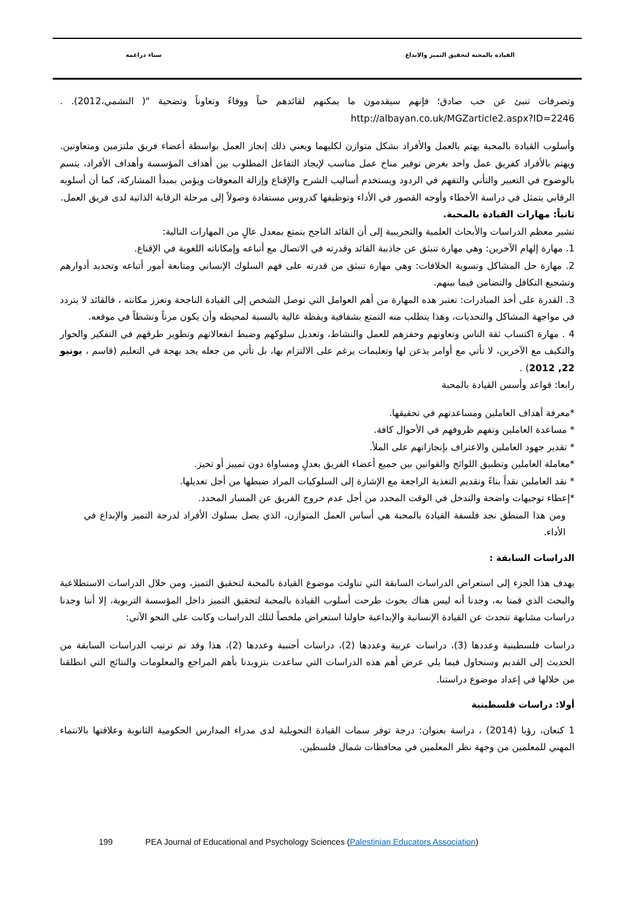القيادة بالمحبة لتحقيق التميز والابداع سناء دراغمة
وتصرفات تنبئ عن حب صادق؛ فإنهم سيقدمون ما يمكنهم لقائدهم حباً ووفاءً وتعاوناً وتضحية "( النشمي،2012). . http://albayan.co.uk/MGZarticle2.aspx?ID=2246
وأسلوب القيادة بالمحبة يهتم بالعمل والأفراد بشكل متوازن لكليهما ويعني ذلك إنجاز العمل بواسطة أعضاء فريق ملتزمين ومتعاونين. ويهتم بالأفراد كفريق عمل واحد بغرض توفير مناخ عمل مناسب لإيجاد التفاعل المطلوب بين أهداف المؤسسة وأهداف الأفراد، يتسم بالوضوح في التعبير والتأني والتفهم في الردود ويستخدم أساليب الشرح والإقناع وإزالة المعوقات ويؤمن بمبدأ المشاركة، كما أن أسلوبه الرقابي يتمثل في دراسة الأخطاء وأوجه القصور في الأداء وتوظيفها كدروس مستفادة وصولاً إلى مرحلة الرقابة الذاتية لدى فريق العمل.
ثانياً: مهارات القيادة بالمحبة.
تشير معظم الدراسات والأبحاث العلمية والتجريبية إلى أن القائد الناجح يتمتع بمعدل عالٍ من المهارات التالية:
1. مهارة إلهام الآخرين: وهي مهارة تنبثق عن جاذبية القائد وقدرته في الاتصال مع أتباعه وإمكاناته اللغوية في الإقناع.
2. مهارة حل المشاكل وتسوية الخلافات: وهي مهارة تنبثق من قدرته على فهم السلوك الإنساني ومتابعة أمور أتباعه وتحديد أدوارهم وتشجيع التكافل والتضامن فيما بينهم.
3. القدرة على أخذ المبادرات: تعتبر هذه المهارة من أهم العوامل التي توصل الشخص إلى القيادة الناجحة وتعزز مكانته ، فالقائد لا يتردد في مواجهة المشاكل والتحديات، وهذا يتطلب منه التمتع بشفافية ويقظة عالية بالنسبة لمحيطه وأن يكون مرناً ونشطاً في موقعه.
4 . مهارة اكتساب ثقة الناس وتعاونهم وحفزهم للعمل والنشاط، وتعديل سلوكهم وضبط انفعالاتهم وتطوير طرقهم في التفكير والحوار والتكيف مع الآخرين، لا تأتي مع أوامر يذعن لها وتعليمات يرغم على الالتزام بها، بل تأتي من جعله يجد بهجة في التعليم (قاسم ، يونيو 22, 2012) .
رابعا: قواعد وأسس القيادة بالمحبة
*معرفة أهداف العاملين ومساعدتهم في تحقيقها.
* مساعدة العاملين وتفهم ظروفهم في الأحوال كافة.
* تقدير جهود العاملين والاعتراف بإنجازاتهم على الملأ.
*معاملة العاملين وتطبيق اللوائح والقوانين بين جميع أعضاء الفريق بعدلٍ ومساواة دون تمييز أو تحيز.
* نقد العاملين نقداً بناءً وتقديم التغذية الراجعة مع الإشارة إلى السلوكيات المراد ضبطها من أجل تعديلها.
*إعطاء توجيهات واضحة والتدخل في الوقت المحدد من أجل عدم خروج الفريق عن المسار المحدد.
ومن هذا المنطق نجد فلسفة القيادة بالمحبة هي أساس العمل المتوازن، الذي يصل بسلوك الأفراد لدرجة التميز والإبداع في الأداء.
الدراسات السابقة :
يهدف هذا الجزء إلى استعراض الدراسات السابقة التي تناولت موضوع القيادة بالمحبة لتحقيق التميز، ومن خلال الدراسات الاستطلاعية والبحث الذي قمنا به، وجدنا أنه ليس هناك بحوث طرحت أسلوب القيادة بالمحبة لتحقيق التميز داخل المؤسسة التربوية، إلا أننا وجدنا دراسات مشابهة تتحدث عن القيادة الإنسانية والإبداعية حاولنا استعراض ملخصاً لتلك الدراسات وكانت على النحو الآتي:
دراسات فلسطينية وعددها (3)، دراسات عربية وعددها (2)، دراسات أجنبية وعددها (2)، هذا وقد تم ترتيب الدراسات السابقة من الحديث إلى القديم وسنحاول فيما يلي عرض أهم هذه الدراسات التي ساعدت بتزويدنا بأهم المراجع والمعلومات والنتائج التي انطلقنا من خلالها في إعداد موضوع دراستنا.
أولا: دراسات فلسطينية
1 كنعان، رؤيا (2014) ، دراسة بعنوان: درجة توفر سمات القيادة التحويلية لدى مدراء المدارس الحكومية الثانوية وعلاقتها بالانتماء المهني للمعلمين من وجهة نظر المعلمين في محافظات شمال فلسطين.
199 PEA Journal of Educational and Psychology Sciences (Palestinian Educators Association)